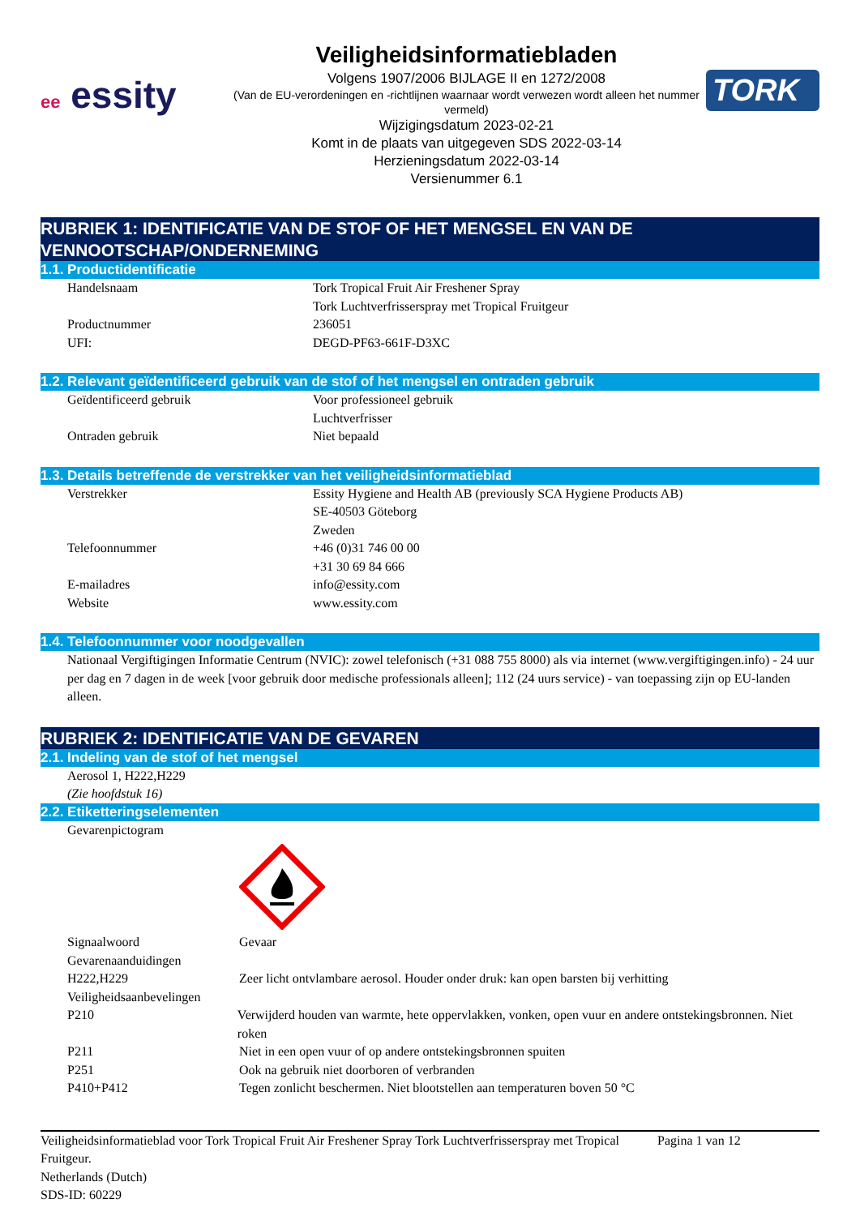ee essity
Veiligheidsinformatiebladen
Volgens 1907/2006 BIJLAGE II en 1272/2008
(Van de EU-verordeningen en -richtlijnen waarnaar wordt verwezen wordt alleen het nummer vermeld)
Wijzigingsdatum 2023-02-21
Komt in de plaats van uitgegeven SDS 2022-03-14
Herzieningsdatum 2022-03-14
Versienummer 6.1
TORK
RUBRIEK 1: IDENTIFICATIE VAN DE STOF OF HET MENGSEL EN VAN DE VENNOOTSCHAP/ONDERNEMING
1.1. Productidentificatie
Handelsnaam Tork Tropical Fruit Air Freshener Spray
Tork Luchtverfrisserspray met Tropical Fruitgeur
Productnummer 236051
UFI: DEGD-PF63-661F-D3XC
1.2. Relevant geïdentificeerd gebruik van de stof of het mengsel en ontraden gebruik
Geïdentificeerd gebruik Voor professioneel gebruik
Luchtverfrisser
Ontraden gebruik Niet bepaald
1.3. Details betreffende de verstrekker van het veiligheidsinformatieblad
Verstrekker Essity Hygiene and Health AB (previously SCA Hygiene Products AB)
SE-40503 Göteborg
Zweden
Telefoonnummer +46 (0)31 746 00 00
+31 30 69 84 666
E-mailadres info@essity.com
Website www.essity.com
1.4. Telefoonnummer voor noodgevallen
Nationaal Vergiftigingen Informatie Centrum (NVIC): zowel telefonisch (+31 088 755 8000) als via internet (www.vergiftigingen.info) - 24 uur per dag en 7 dagen in de week [voor gebruik door medische professionals alleen]; 112 (24 uurs service) - van toepassing zijn op EU-landen alleen.
RUBRIEK 2: IDENTIFICATIE VAN DE GEVAREN
2.1. Indeling van de stof of het mengsel
Aerosol 1, H222,H229
(Zie hoofdstuk 16)
2.2. Etiketteringselementen
Gevarenpictogram
Signaalwoord Gevaar
Gevarenaanduidingen
H222,H229 Zeer licht ontvlambare aerosol. Houder onder druk: kan open barsten bij verhitting
Veiligheidsaanbevelingen
P210 Verwijderd houden van warmte, hete oppervlakken, vonken, open vuur en andere ontstekingsbronnen. Niet roken
P211 Niet in een open vuur of op andere ontstekingsbronnen spuiten
P251 Ook na gebruik niet doorboren of verbranden
P410+P412 Tegen zonlicht beschermen. Niet blootstellen aan temperaturen boven 50 °C
Veiligheidsinformatieblad voor Tork Tropical Fruit Air Freshener Spray Tork Luchtverfrisserspray met Tropical Fruitgeur.
Netherlands (Dutch)
SDS-ID: 60229
Pagina 1 van 12